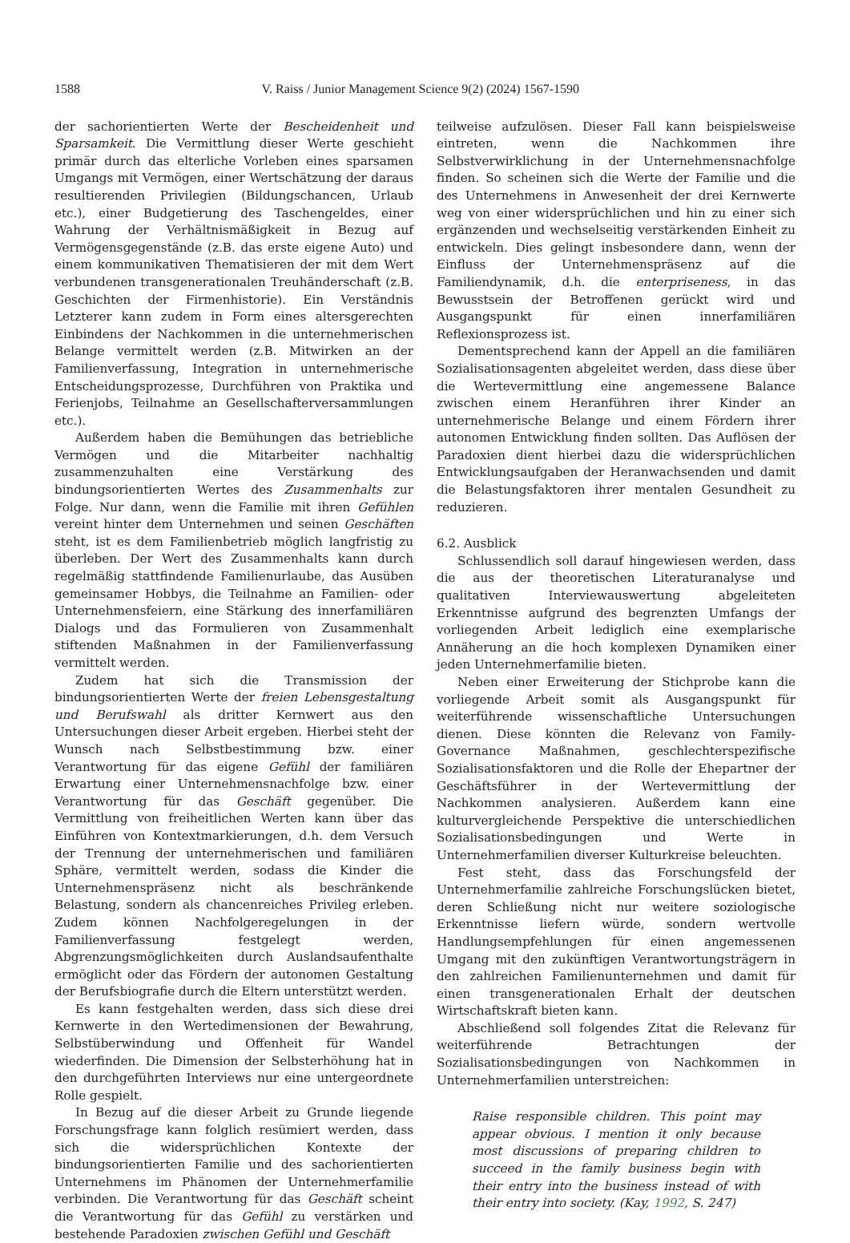1588 V. Raiss / Junior Management Science 9(2) (2024) 1567-1590
der sachorientierten Werte der Bescheidenheit und Sparsamkeit. Die Vermittlung dieser Werte geschieht primär durch das elterliche Vorleben eines sparsamen Umgangs mit Vermögen, einer Wertschätzung der daraus resultierenden Privilegien (Bildungschancen, Urlaub etc.), einer Budgetierung des Taschengeldes, einer Wahrung der Verhältnismäßigkeit in Bezug auf Vermögensgegenstände (z.B. das erste eigene Auto) und einem kommunikativen Thematisieren der mit dem Wert verbundenen transgenerationalen Treuhänderschaft (z.B. Geschichten der Firmenhistorie). Ein Verständnis Letzterer kann zudem in Form eines altersgerechten Einbindens der Nachkommen in die unternehmerischen Belange vermittelt werden (z.B. Mitwirken an der Familienverfassung, Integration in unternehmerische Entscheidungsprozesse, Durchführen von Praktika und Ferienjobs, Teilnahme an Gesellschafterversammlungen etc.).
Außerdem haben die Bemühungen das betriebliche Vermögen und die Mitarbeiter nachhaltig zusammenzuhalten eine Verstärkung des bindungsorientierten Wertes des Zusammenhalts zur Folge. Nur dann, wenn die Familie mit ihren Gefühlen vereint hinter dem Unternehmen und seinen Geschäften steht, ist es dem Familienbetrieb möglich langfristig zu überleben. Der Wert des Zusammenhalts kann durch regelmäßig stattfindende Familienurlaube, das Ausüben gemeinsamer Hobbys, die Teilnahme an Familien- oder Unternehmensfeiern, eine Stärkung des innerfamiliären Dialogs und das Formulieren von Zusammenhalt stiftenden Maßnahmen in der Familienverfassung vermittelt werden.
Zudem hat sich die Transmission der bindungsorientierten Werte der freien Lebensgestaltung und Berufswahl als dritter Kernwert aus den Untersuchungen dieser Arbeit ergeben. Hierbei steht der Wunsch nach Selbstbestimmung bzw. einer Verantwortung für das eigene Gefühl der familiären Erwartung einer Unternehmensnachfolge bzw. einer Verantwortung für das Geschäft gegenüber. Die Vermittlung von freiheitlichen Werten kann über das Einführen von Kontextmarkierungen, d.h. dem Versuch der Trennung der unternehmerischen und familiären Sphäre, vermittelt werden, sodass die Kinder die Unternehmenspräsenz nicht als beschränkende Belastung, sondern als chancenreiches Privileg erleben. Zudem können Nachfolgeregelungen in der Familienverfassung festgelegt werden, Abgrenzungsmöglichkeiten durch Auslandsaufenthalte ermöglicht oder das Fördern der autonomen Gestaltung der Berufsbiografie durch die Eltern unterstützt werden.
Es kann festgehalten werden, dass sich diese drei Kernwerte in den Wertedimensionen der Bewahrung, Selbstüberwindung und Offenheit für Wandel wiederfinden. Die Dimension der Selbsterhöhung hat in den durchgeführten Interviews nur eine untergeordnete Rolle gespielt.
In Bezug auf die dieser Arbeit zu Grunde liegende Forschungsfrage kann folglich resümiert werden, dass sich die widersprüchlichen Kontexte der bindungsorientierten Familie und des sachorientierten Unternehmens im Phänomen der Unternehmerfamilie verbinden. Die Verantwortung für das Geschäft scheint die Verantwortung für das Gefühl zu verstärken und bestehende Paradoxien zwischen Gefühl und Geschäft
teilweise aufzulösen. Dieser Fall kann beispielsweise eintreten, wenn die Nachkommen ihre Selbstverwirklichung in der Unternehmensnachfolge finden. So scheinen sich die Werte der Familie und die des Unternehmens in Anwesenheit der drei Kernwerte weg von einer widersprüchlichen und hin zu einer sich ergänzenden und wechselseitig verstärkenden Einheit zu entwickeln. Dies gelingt insbesondere dann, wenn der Einfluss der Unternehmenspräsenz auf die Familiendynamik, d.h. die enterpriseness, in das Bewusstsein der Betroffenen gerückt wird und Ausgangspunkt für einen innerfamiliären Reflexionsprozess ist.
Dementsprechend kann der Appell an die familiären Sozialisationsagenten abgeleitet werden, dass diese über die Wertevermittlung eine angemessene Balance zwischen einem Heranführen ihrer Kinder an unternehmerische Belange und einem Fördern ihrer autonomen Entwicklung finden sollten. Das Auflösen der Paradoxien dient hierbei dazu die widersprüchlichen Entwicklungsaufgaben der Heranwachsenden und damit die Belastungsfaktoren ihrer mentalen Gesundheit zu reduzieren.
6.2. Ausblick
Schlussendlich soll darauf hingewiesen werden, dass die aus der theoretischen Literaturanalyse und qualitativen Interviewauswertung abgeleiteten Erkenntnisse aufgrund des begrenzten Umfangs der vorliegenden Arbeit lediglich eine exemplarische Annäherung an die hoch komplexen Dynamiken einer jeden Unternehmerfamilie bieten.
Neben einer Erweiterung der Stichprobe kann die vorliegende Arbeit somit als Ausgangspunkt für weiterführende wissenschaftliche Untersuchungen dienen. Diese könnten die Relevanz von Family-Governance Maßnahmen, geschlechterspezifische Sozialisationsfaktoren und die Rolle der Ehepartner der Geschäftsführer in der Wertevermittlung der Nachkommen analysieren. Außerdem kann eine kulturvergleichende Perspektive die unterschiedlichen Sozialisationsbedingungen und Werte in Unternehmerfamilien diverser Kulturkreise beleuchten.
Fest steht, dass das Forschungsfeld der Unternehmerfamilie zahlreiche Forschungslücken bietet, deren Schließung nicht nur weitere soziologische Erkenntnisse liefern würde, sondern wertvolle Handlungsempfehlungen für einen angemessenen Umgang mit den zukünftigen Verantwortungsträgern in den zahlreichen Familienunternehmen und damit für einen transgenerationalen Erhalt der deutschen Wirtschaftskraft bieten kann.
Abschließend soll folgendes Zitat die Relevanz für weiterführende Betrachtungen der Sozialisationsbedingungen von Nachkommen in Unternehmerfamilien unterstreichen:
Raise responsible children. This point may appear obvious. I mention it only because most discussions of preparing children to succeed in the family business begin with their entry into the business instead of with their entry into society. (Kay, 1992, S. 247)